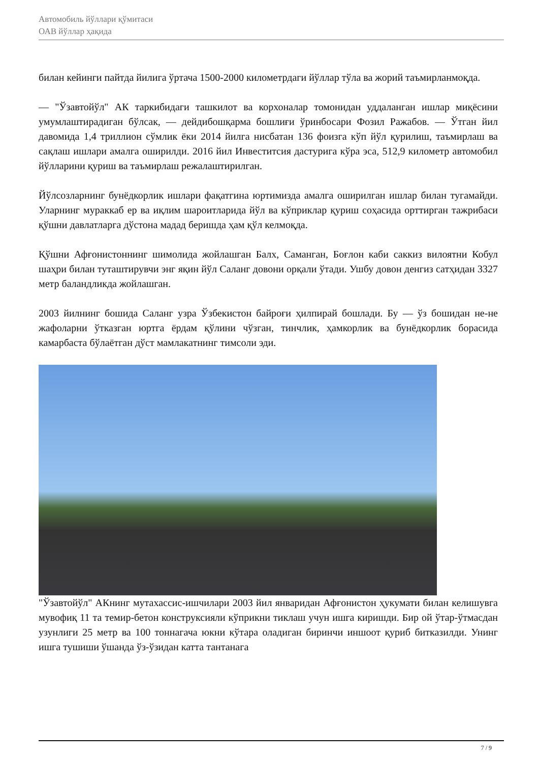Автомобиль йўллари қўмитаси
ОАВ йўллар ҳақида
билан кейинги пайтда йилига ўртача 1500-2000 километрдаги йўллар тўла ва жорий таъмирланмоқда.
— "Ўзавтойўл" АК таркибидаги ташкилот ва корхоналар томонидан уддаланган ишлар миқёсини умумлаштирадиган бўлсак, — дейдибошқарма бошлиғи ўринбосари Фозил Ражабов. — Ўтган йил давомида 1,4 триллион сўмлик ёки 2014 йилга нисбатан 136 фоизга кўп йўл қурилиш, таъмирлаш ва сақлаш ишлари амалга оширилди. 2016 йил Инвеститсия дастурига кўра эса, 512,9 километр автомобил йўлларини қуриш ва таъмирлаш режалаштирилган.
Йўлсозларнинг бунёдкорлик ишлари фақатгина юртимизда амалга оширилган ишлар билан тугамайди. Уларнинг мураккаб ер ва иқлим шароитларида йўл ва кўприклар қуриш соҳасида орттирган тажрибаси қўшни давлатларга дўстона мадад беришда ҳам қўл келмоқда.
Қўшни Афғонистоннинг шимолида жойлашган Балх, Саманган, Боғлон каби саккиз вилоятни Кобул шаҳри билан туташтирувчи энг яқин йўл Саланг довони орқали ўтади. Ушбу довон денгиз сатҳидан 3327 метр баландликда жойлашган.
2003 йилнинг бошида Саланг узра Ўзбекистон байроғи ҳилпирай бошлади. Бу — ўз бошидан не-не жафоларни ўтказган юртга ёрдам қўлини чўзган, тинчлик, ҳамкорлик ва бунёдкорлик борасида камарбаста бўлаётган дўст мамлакатнинг тимсоли эди.
"Ўзавтойўл" АКнинг мутахассис-ишчилари 2003 йил январидан Афғонистон ҳукумати билан келишувга мувофиқ 11 та темир-бетон конструксияли кўприкни тиклаш учун ишга киришди. Бир ой ўтар-ўтмасдан узунлиги 25 метр ва 100 тоннагача юкни кўтара оладиган биринчи иншоот қуриб битказилди. Унинг ишга тушиши ўшанда ўз-ўзидан катта тантанага
7 / 9